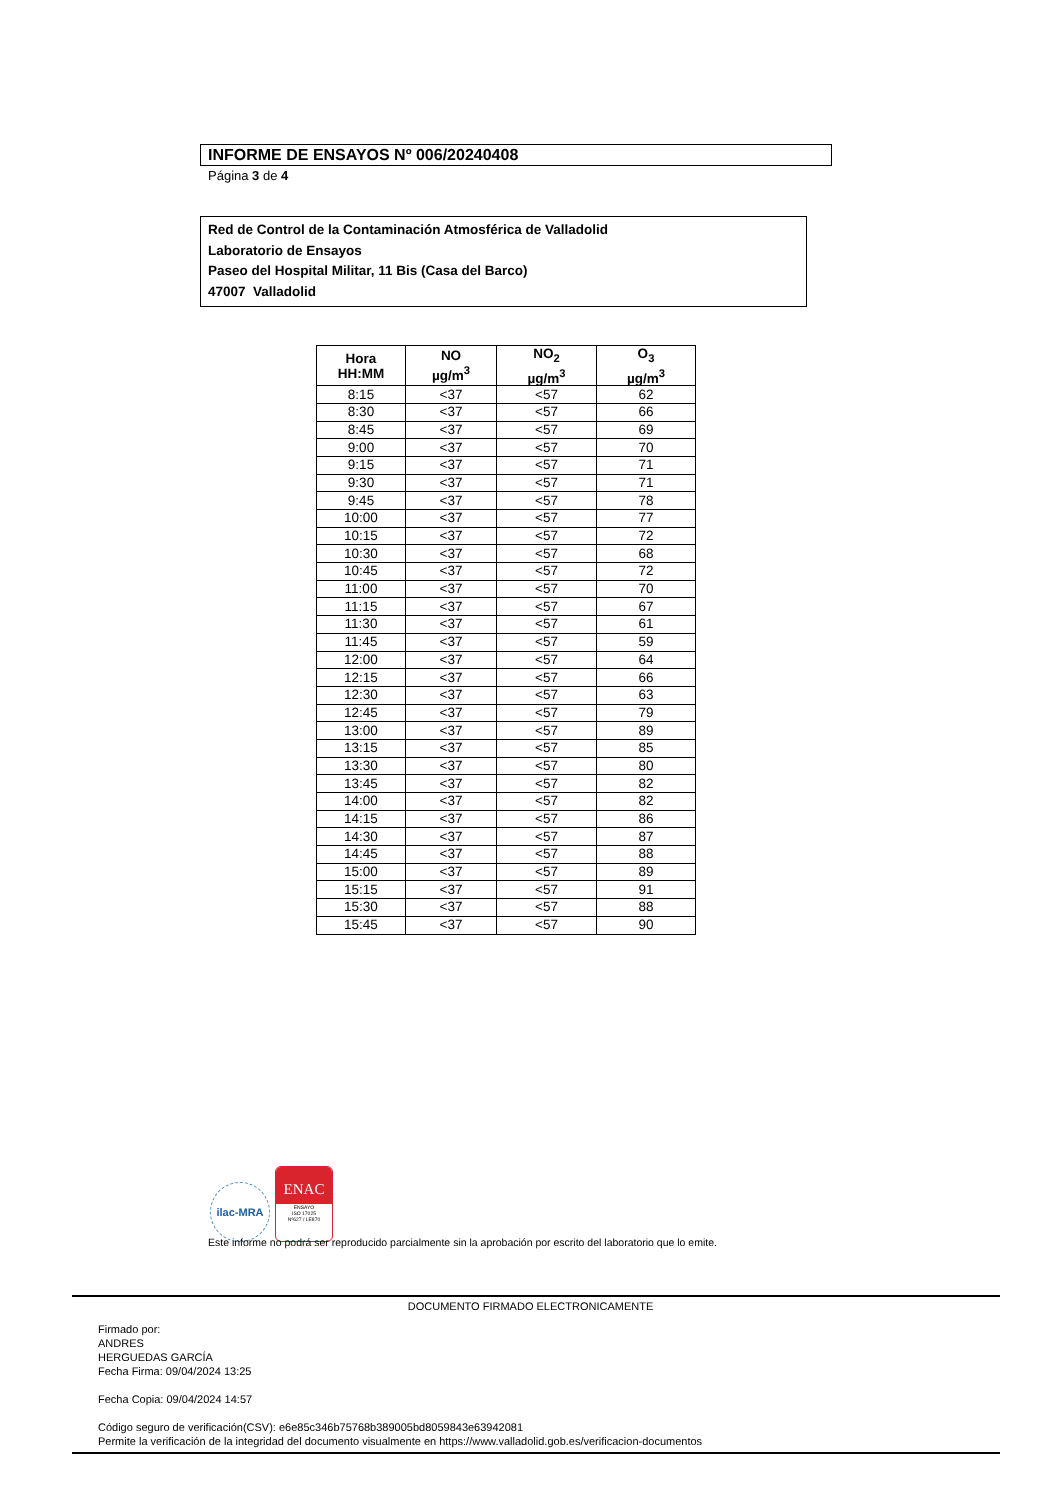INFORME DE ENSAYOS Nº 006/20240408
Página 3 de 4
Red de Control de la Contaminación Atmosférica de Valladolid
Laboratorio de Ensayos
Paseo del Hospital Militar, 11 Bis (Casa del Barco)
47007 Valladolid
| Hora HH:MM | NO µg/m<sup>3</sup> | NO<sub>2</sub> µg/m<sup>3</sup> | O<sub>3</sub> µg/m<sup>3</sup> |
| --- | --- | --- | --- |
| 8:15 | <37 | <57 | 62 |
| 8:30 | <37 | <57 | 66 |
| 8:45 | <37 | <57 | 69 |
| 9:00 | <37 | <57 | 70 |
| 9:15 | <37 | <57 | 71 |
| 9:30 | <37 | <57 | 71 |
| 9:45 | <37 | <57 | 78 |
| 10:00 | <37 | <57 | 77 |
| 10:15 | <37 | <57 | 72 |
| 10:30 | <37 | <57 | 68 |
| 10:45 | <37 | <57 | 72 |
| 11:00 | <37 | <57 | 70 |
| 11:15 | <37 | <57 | 67 |
| 11:30 | <37 | <57 | 61 |
| 11:45 | <37 | <57 | 59 |
| 12:00 | <37 | <57 | 64 |
| 12:15 | <37 | <57 | 66 |
| 12:30 | <37 | <57 | 63 |
| 12:45 | <37 | <57 | 79 |
| 13:00 | <37 | <57 | 89 |
| 13:15 | <37 | <57 | 85 |
| 13:30 | <37 | <57 | 80 |
| 13:45 | <37 | <57 | 82 |
| 14:00 | <37 | <57 | 82 |
| 14:15 | <37 | <57 | 86 |
| 14:30 | <37 | <57 | 87 |
| 14:45 | <37 | <57 | 88 |
| 15:00 | <37 | <57 | 89 |
| 15:15 | <37 | <57 | 91 |
| 15:30 | <37 | <57 | 88 |
| 15:45 | <37 | <57 | 90 |
ilac-MRA
ENAC
ENSAYO
ISO 17025
Nº627 / LE870
Este informe no podrá ser reproducido parcialmente sin la aprobación por escrito del laboratorio que lo emite.
DOCUMENTO FIRMADO ELECTRONICAMENTE
Firmado por:
ANDRES
HERGUEDAS GARCÍA
Fecha Firma: 09/04/2024 13:25
Fecha Copia: 09/04/2024 14:57
Código seguro de verificación(CSV): e6e85c346b75768b389005bd8059843e63942081
Permite la verificación de la integridad del documento visualmente en https://www.valladolid.gob.es/verificacion-documentos